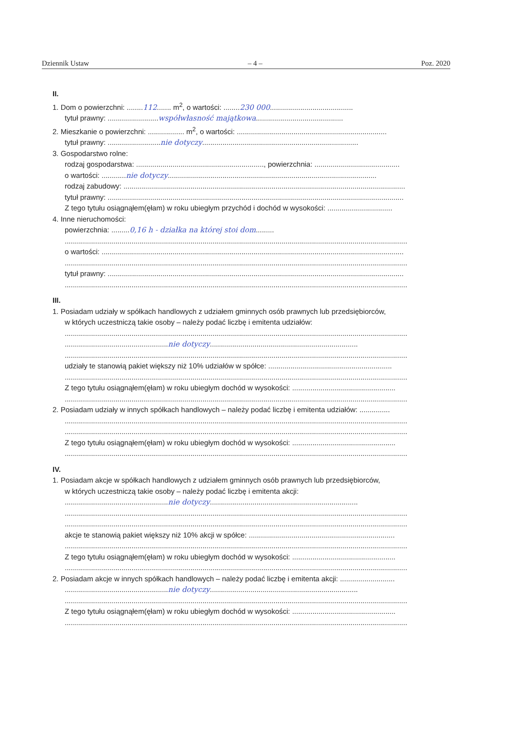Dziennik Ustaw – 4 – Poz. 2020
II.
1. Dom o powierzchni: ........112....... m<sup>2</sup>, o wartości: ........230 000.........................................
tytuł prawny: .........................współwłasność majątkowa...........................................
2. Mieszkanie o powierzchni: .................. m<sup>2</sup>, o wartości: ..........................................................................
tytuł prawny: ..........................nie dotyczy.............................................................................
3. Gospodarstwo rolne:
rodzaj gospodarstwa: ..............................................................., powierzchnia: ..........................................
o wartości: ............nie dotyczy.......................................................................................................
rodzaj zabudowy: ...........................................................................................................................................
tytuł prawny: ..................................................................................................................................................
Z tego tytułu osiągnąłem(ęłam) w roku ubiegłym przychód i dochód w wysokości: ................................
4. Inne nieruchomości:
powierzchnia: .........0,16 h - działka na której stoi dom.........
.........................................................................................................................................................................
o wartości: .....................................................................................................................................................
.........................................................................................................................................................................
tytuł prawny: ..................................................................................................................................................
.........................................................................................................................................................................
III.
1. Posiadam udziały w spółkach handlowych z udziałem gminnych osób prawnych lub przedsiębiorców,
w których uczestniczą takie osoby – należy podać liczbę i emitenta udziałów:
.........................................................................................................................................................................
...................................................nie dotyczy.........................................................................
.........................................................................................................................................................................
udziały te stanowią pakiet większy niż 10% udziałów w spółce: .............................................................
.........................................................................................................................................................................
Z tego tytułu osiągnąłem(ęłam) w roku ubiegłym dochód w wysokości: ...................................................
.........................................................................................................................................................................
2. Posiadam udziały w innych spółkach handlowych – należy podać liczbę i emitenta udziałów: ...............
.........................................................................................................................................................................
.........................................................................................................................................................................
Z tego tytułu osiągnąłem(ęłam) w roku ubiegłym dochód w wysokości: ...................................................
.........................................................................................................................................................................
IV.
1. Posiadam akcje w spółkach handlowych z udziałem gminnych osób prawnych lub przedsiębiorców,
w których uczestniczą takie osoby – należy podać liczbę i emitenta akcji:
...................................................nie dotyczy.........................................................................
.........................................................................................................................................................................
.........................................................................................................................................................................
akcje te stanowią pakiet większy niż 10% akcji w spółce: ........................................................................
.........................................................................................................................................................................
Z tego tytułu osiągnąłem(ęłam) w roku ubiegłym dochód w wysokości: ...................................................
.........................................................................................................................................................................
2. Posiadam akcje w innych spółkach handlowych – należy podać liczbę i emitenta akcji: ...........................
...................................................nie dotyczy.........................................................................
.........................................................................................................................................................................
Z tego tytułu osiągnąłem(ęłam) w roku ubiegłym dochód w wysokości: ...................................................
.........................................................................................................................................................................